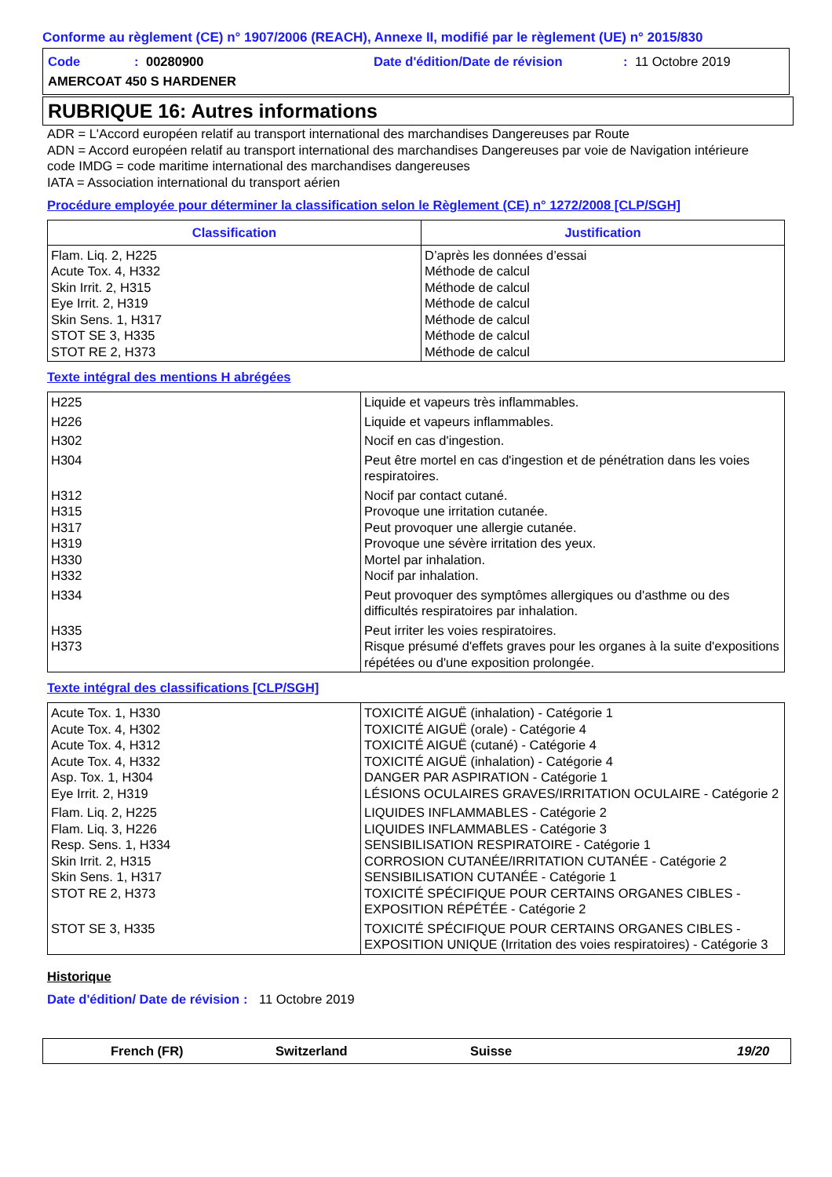Conforme au règlement (CE) n° 1907/2006 (REACH), Annexe II, modifié par le règlement (UE) n° 2015/830
Code: 00280900 Date d'édition/Date de révision: 11 Octobre 2019
AMERCOAT 450 S HARDENER
RUBRIQUE 16: Autres informations
ADR = L'Accord européen relatif au transport international des marchandises Dangereuses par Route
ADN = Accord européen relatif au transport international des marchandises Dangereuses par voie de Navigation intérieure
code IMDG = code maritime international des marchandises dangereuses
IATA = Association international du transport aérien
Procédure employée pour déterminer la classification selon le Règlement (CE) n° 1272/2008 [CLP/SGH]
| Classification | Justification |
| --- | --- |
| Flam. Liq. 2, H225 Acute Tox. 4, H332 Skin Irrit. 2, H315 Eye Irrit. 2, H319 Skin Sens. 1, H317 STOT SE 3, H335 STOT RE 2, H373 | D’après les données d’essai Méthode de calcul Méthode de calcul Méthode de calcul Méthode de calcul Méthode de calcul Méthode de calcul |
Texte intégral des mentions H abrégées
| H225 | Liquide et vapeurs très inflammables. |
| H226 | Liquide et vapeurs inflammables. |
| H302 | Nocif en cas d'ingestion. |
| H304 | Peut être mortel en cas d'ingestion et de pénétration dans les voies respiratoires. |
| H312 H315 H317 H319 H330 H332 | Nocif par contact cutané. Provoque une irritation cutanée. Peut provoquer une allergie cutanée. Provoque une sévère irritation des yeux. Mortel par inhalation. Nocif par inhalation. |
| H334 | Peut provoquer des symptômes allergiques ou d'asthme ou des difficultés respiratoires par inhalation. |
| H335 H373 | Peut irriter les voies respiratoires. Risque présumé d'effets graves pour les organes à la suite d'expositions répétées ou d'une exposition prolongée. |
Texte intégral des classifications [CLP/SGH]
| Acute Tox. 1, H330 Acute Tox. 4, H302 Acute Tox. 4, H312 Acute Tox. 4, H332 Asp. Tox. 1, H304 Eye Irrit. 2, H319 | TOXICITÉ AIGUË (inhalation) - Catégorie 1 TOXICITÉ AIGUË (orale) - Catégorie 4 TOXICITÉ AIGUË (cutané) - Catégorie 4 TOXICITÉ AIGUË (inhalation) - Catégorie 4 DANGER PAR ASPIRATION - Catégorie 1 LÉSIONS OCULAIRES GRAVES/IRRITATION OCULAIRE - Catégorie 2 |
| Flam. Liq. 2, H225 Flam. Liq. 3, H226 Resp. Sens. 1, H334 Skin Irrit. 2, H315 Skin Sens. 1, H317 STOT RE 2, H373 | LIQUIDES INFLAMMABLES - Catégorie 2 LIQUIDES INFLAMMABLES - Catégorie 3 SENSIBILISATION RESPIRATOIRE - Catégorie 1 CORROSION CUTANÉE/IRRITATION CUTANÉE - Catégorie 2 SENSIBILISATION CUTANÉE - Catégorie 1 TOXICITÉ SPÉCIFIQUE POUR CERTAINS ORGANES CIBLES - EXPOSITION RÉPÉTÉE - Catégorie 2 |
| STOT SE 3, H335 | TOXICITÉ SPÉCIFIQUE POUR CERTAINS ORGANES CIBLES - EXPOSITION UNIQUE (Irritation des voies respiratoires) - Catégorie 3 |
Historique
Date d'édition/ Date de révision: 11 Octobre 2019
French (FR) Switzerland Suisse 19/20